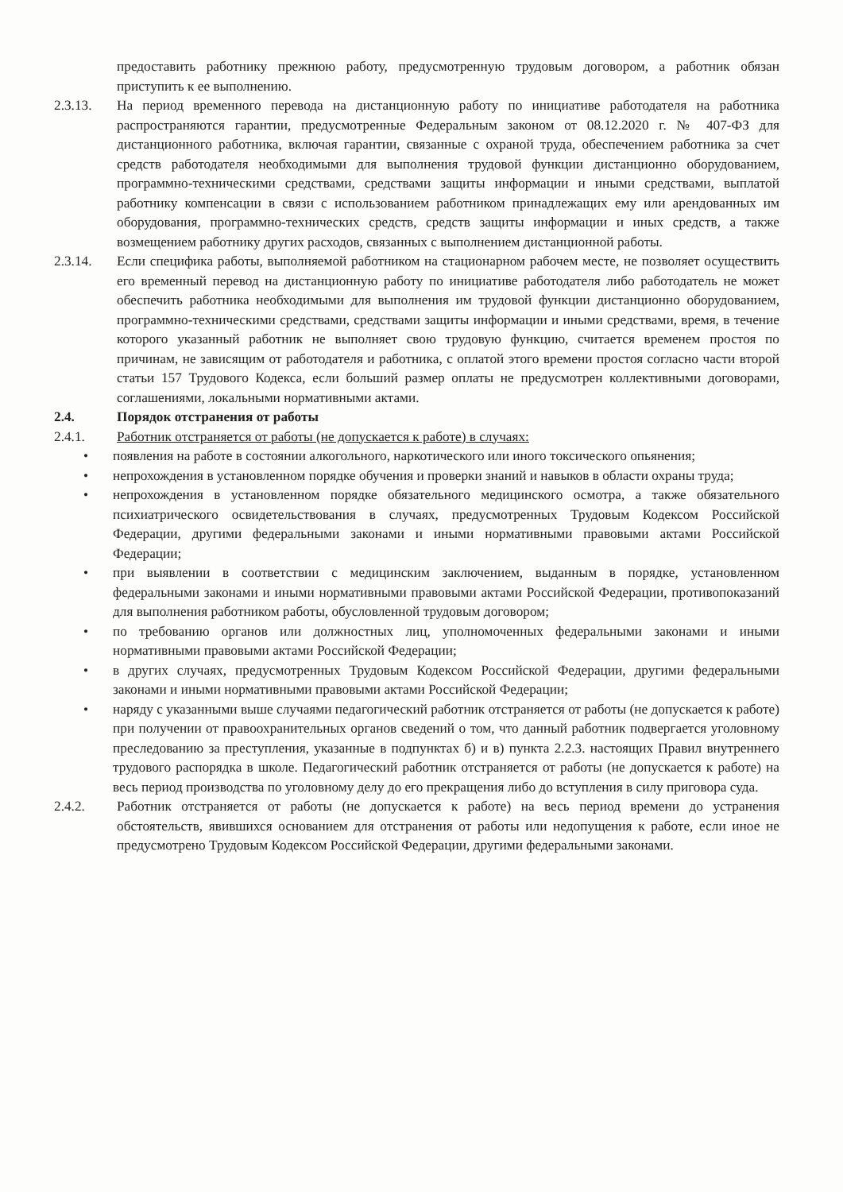предоставить работнику прежнюю работу, предусмотренную трудовым договором, а работник обязан приступить к ее выполнению.
2.3.13. На период временного перевода на дистанционную работу по инициативе работодателя на работника распространяются гарантии, предусмотренные Федеральным законом от 08.12.2020 г. № 407-ФЗ для дистанционного работника, включая гарантии, связанные с охраной труда, обеспечением работника за счет средств работодателя необходимыми для выполнения трудовой функции дистанционно оборудованием, программно-техническими средствами, средствами защиты информации и иными средствами, выплатой работнику компенсации в связи с использованием работником принадлежащих ему или арендованных им оборудования, программно-технических средств, средств защиты информации и иных средств, а также возмещением работнику других расходов, связанных с выполнением дистанционной работы.
2.3.14. Если специфика работы, выполняемой работником на стационарном рабочем месте, не позволяет осуществить его временный перевод на дистанционную работу по инициативе работодателя либо работодатель не может обеспечить работника необходимыми для выполнения им трудовой функции дистанционно оборудованием, программно-техническими средствами, средствами защиты информации и иными средствами, время, в течение которого указанный работник не выполняет свою трудовую функцию, считается временем простоя по причинам, не зависящим от работодателя и работника, с оплатой этого времени простоя согласно части второй статьи 157 Трудового Кодекса, если больший размер оплаты не предусмотрен коллективными договорами, соглашениями, локальными нормативными актами.
2.4. Порядок отстранения от работы
2.4.1. Работник отстраняется от работы (не допускается к работе) в случаях:
• появления на работе в состоянии алкогольного, наркотического или иного токсического опьянения;
• непрохождения в установленном порядке обучения и проверки знаний и навыков в области охраны труда;
• непрохождения в установленном порядке обязательного медицинского осмотра, а также обязательного психиатрического освидетельствования в случаях, предусмотренных Трудовым Кодексом Российской Федерации, другими федеральными законами и иными нормативными правовыми актами Российской Федерации;
• при выявлении в соответствии с медицинским заключением, выданным в порядке, установленном федеральными законами и иными нормативными правовыми актами Российской Федерации, противопоказаний для выполнения работником работы, обусловленной трудовым договором;
• по требованию органов или должностных лиц, уполномоченных федеральными законами и иными нормативными правовыми актами Российской Федерации;
• в других случаях, предусмотренных Трудовым Кодексом Российской Федерации, другими федеральными законами и иными нормативными правовыми актами Российской Федерации;
• наряду с указанными выше случаями педагогический работник отстраняется от работы (не допускается к работе) при получении от правоохранительных органов сведений о том, что данный работник подвергается уголовному преследованию за преступления, указанные в подпунктах б) и в) пункта 2.2.3. настоящих Правил внутреннего трудового распорядка в школе. Педагогический работник отстраняется от работы (не допускается к работе) на весь период производства по уголовному делу до его прекращения либо до вступления в силу приговора суда.
2.4.2. Работник отстраняется от работы (не допускается к работе) на весь период времени до устранения обстоятельств, явившихся основанием для отстранения от работы или недопущения к работе, если иное не предусмотрено Трудовым Кодексом Российской Федерации, другими федеральными законами.